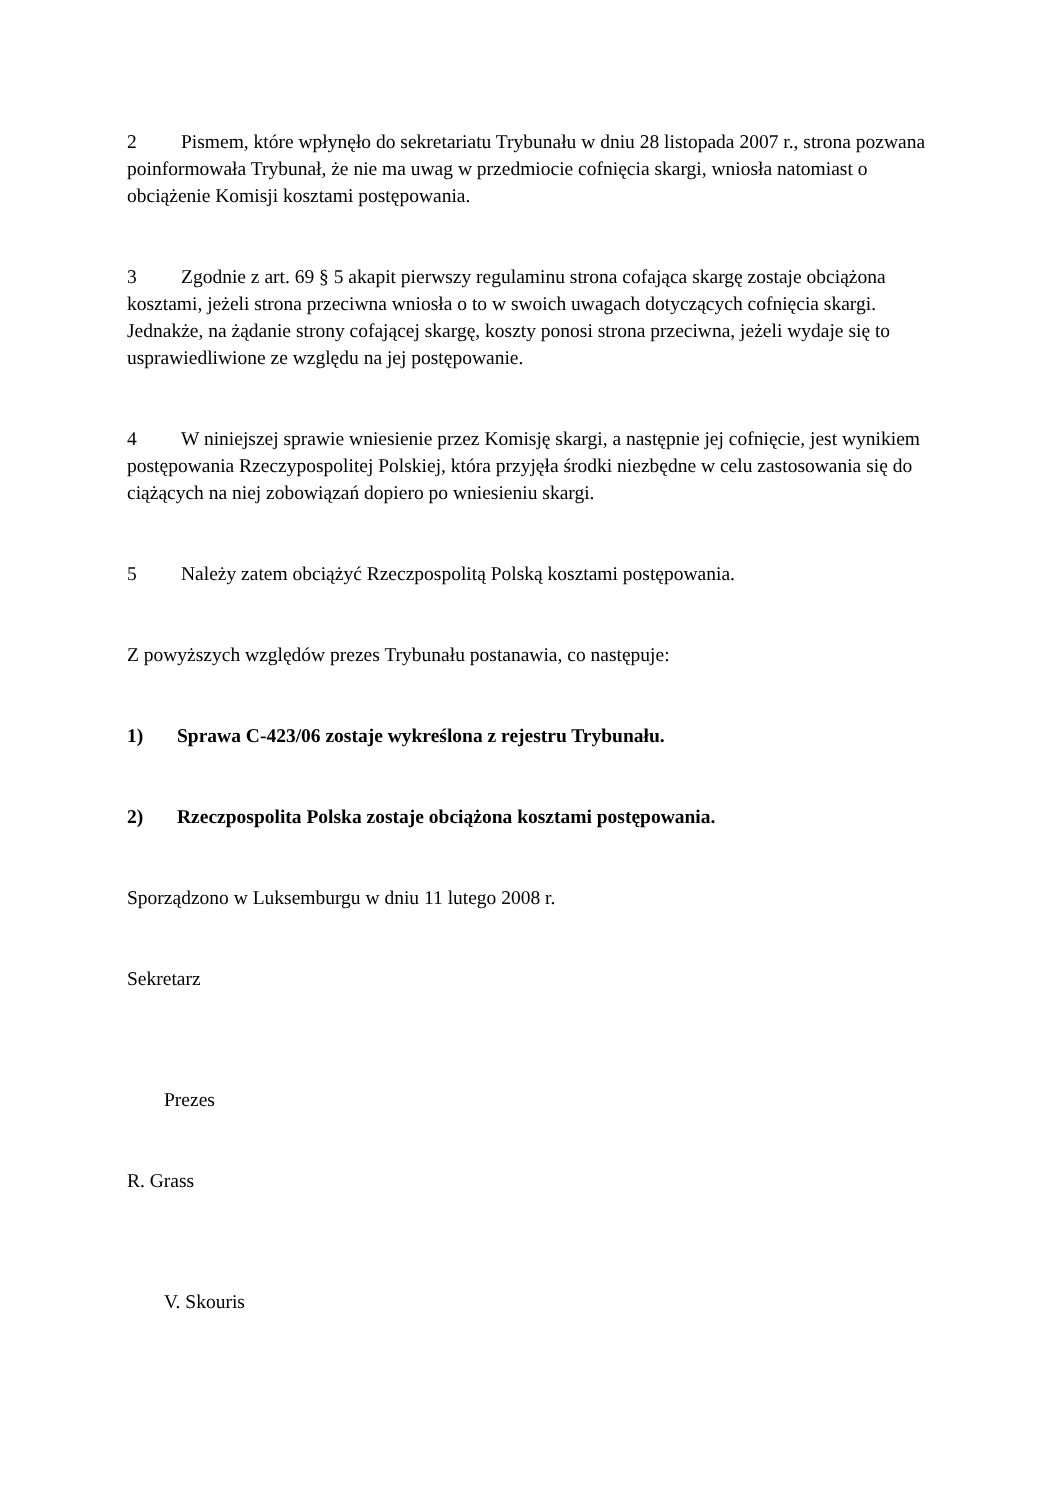2 Pismem, które wpłynęło do sekretariatu Trybunału w dniu 28 listopada 2007 r., strona pozwana poinformowała Trybunał, że nie ma uwag w przedmiocie cofnięcia skargi, wniosła natomiast o obciążenie Komisji kosztami postępowania.
3 Zgodnie z art. 69 § 5 akapit pierwszy regulaminu strona cofająca skargę zostaje obciążona kosztami, jeżeli strona przeciwna wniosła o to w swoich uwagach dotyczących cofnięcia skargi. Jednakże, na żądanie strony cofającej skargę, koszty ponosi strona przeciwna, jeżeli wydaje się to usprawiedliwione ze względu na jej postępowanie.
4 W niniejszej sprawie wniesienie przez Komisję skargi, a następnie jej cofnięcie, jest wynikiem postępowania Rzeczypospolitej Polskiej, która przyjęła środki niezbędne w celu zastosowania się do ciążących na niej zobowiązań dopiero po wniesieniu skargi.
5 Należy zatem obciążyć Rzeczpospolitą Polską kosztami postępowania.
Z powyższych względów prezes Trybunału postanawia, co następuje:
1) Sprawa C‑423/06 zostaje wykreślona z rejestru Trybunału.
2) Rzeczpospolita Polska zostaje obciążona kosztami postępowania.
Sporządzono w Luksemburgu w dniu 11 lutego 2008 r.
Sekretarz
Prezes
R. Grass
V. Skouris